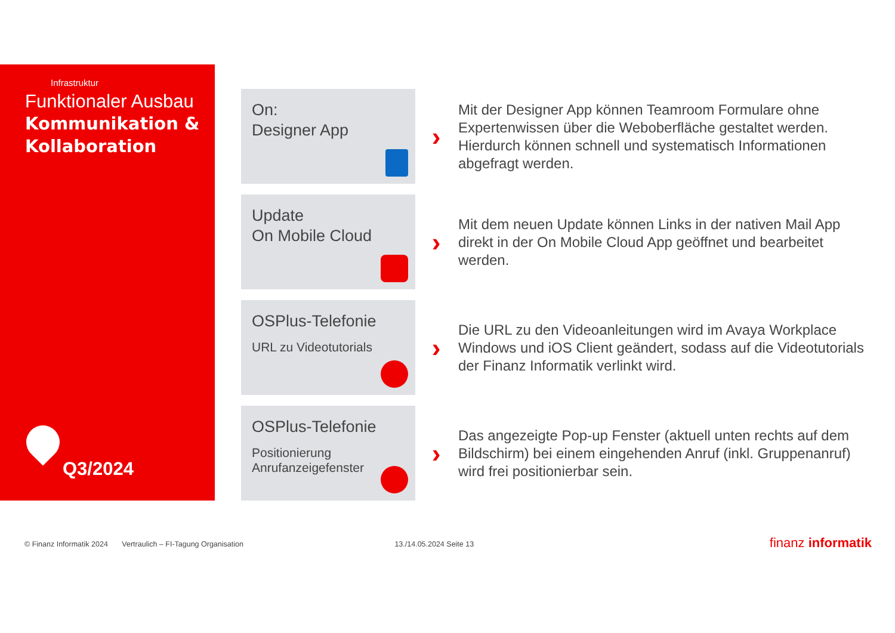Infrastruktur
Funktionaler Ausbau
Kommunikation &
Kollaboration
Q3/2024
On:
Designer App
›
Mit der Designer App können Teamroom Formulare ohne Expertenwissen über die Weboberfläche gestaltet werden. Hierdurch können schnell und systematisch Informationen abgefragt werden.
Update
On Mobile Cloud
›
Mit dem neuen Update können Links in der nativen Mail App direkt in der On Mobile Cloud App geöffnet und bearbeitet werden.
OSPlus-Telefonie
URL zu Videotutorials
›
Die URL zu den Videoanleitungen wird im Avaya Workplace Windows und iOS Client geändert, sodass auf die Videotutorials der Finanz Informatik verlinkt wird.
OSPlus-Telefonie
Positionierung
Anrufanzeigefenster
›
Das angezeigte Pop-up Fenster (aktuell unten rechts auf dem Bildschirm) bei einem eingehenden Anruf (inkl. Gruppenanruf) wird frei positionierbar sein.
© Finanz Informatik 2024 Vertraulich – FI-Tagung Organisation 13./14.05.2024 Seite 13
finanz informatik